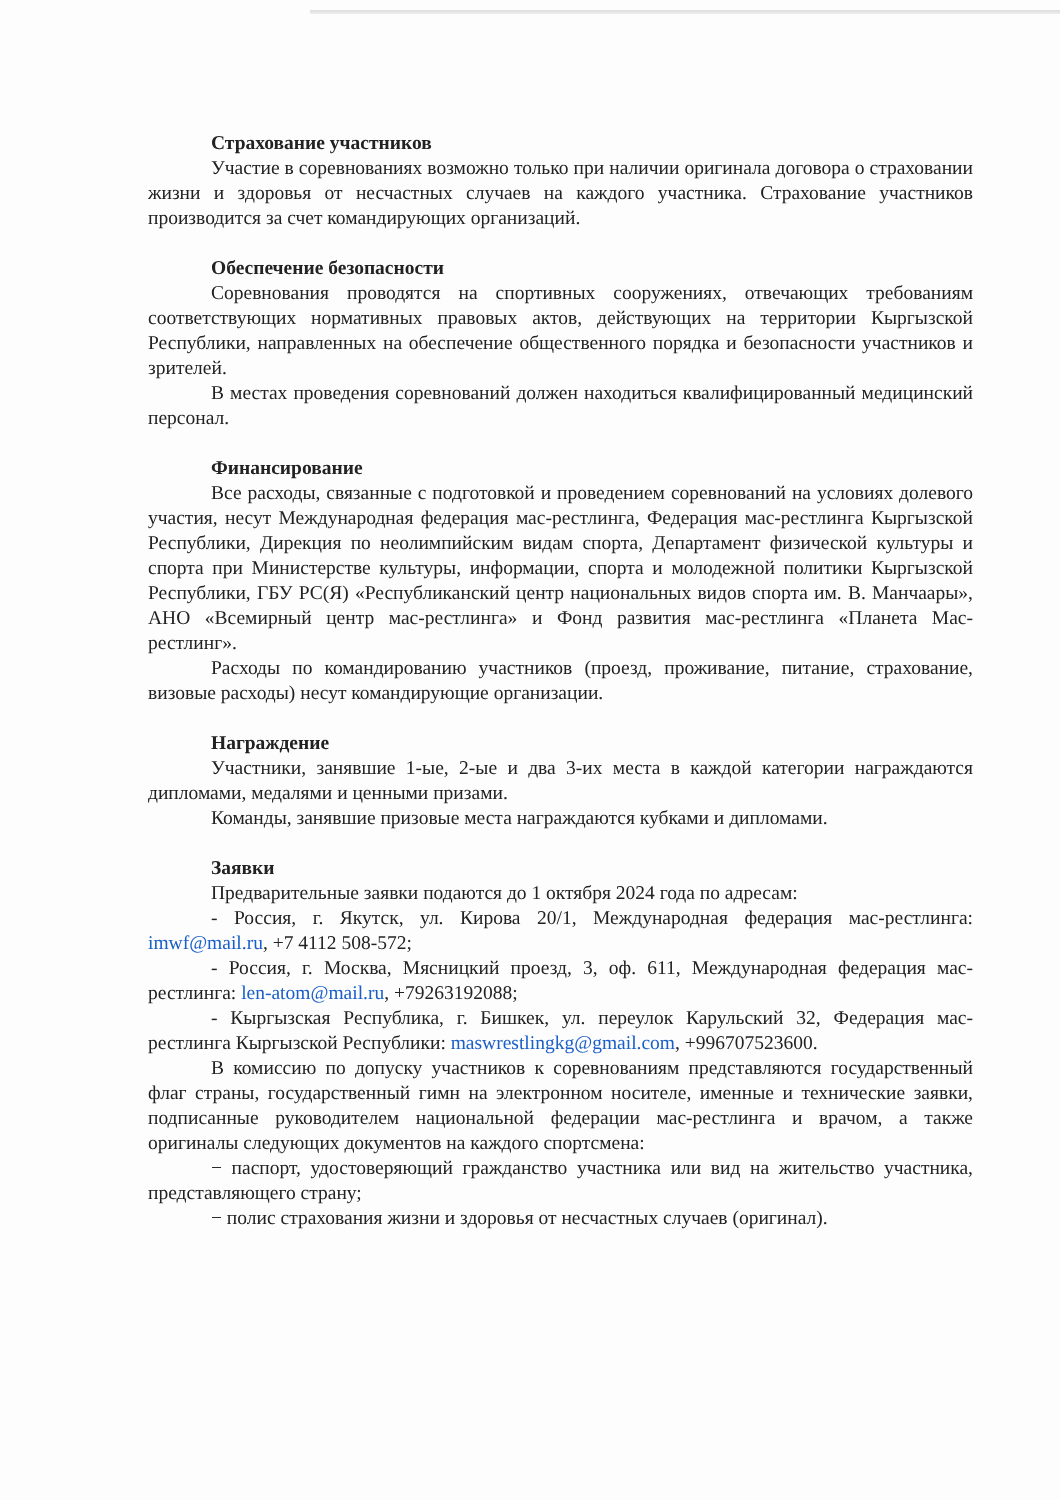Страхование участников
Участие в соревнованиях возможно только при наличии оригинала договора о страховании жизни и здоровья от несчастных случаев на каждого участника. Страхование участников производится за счет командирующих организаций.
Обеспечение безопасности
Соревнования проводятся на спортивных сооружениях, отвечающих требованиям соответствующих нормативных правовых актов, действующих на территории Кыргызской Республики, направленных на обеспечение общественного порядка и безопасности участников и зрителей.
В местах проведения соревнований должен находиться квалифицированный медицинский персонал.
Финансирование
Все расходы, связанные с подготовкой и проведением соревнований на условиях долевого участия, несут Международная федерация мас-рестлинга, Федерация мас-рестлинга Кыргызской Республики, Дирекция по неолимпийским видам спорта, Департамент физической культуры и спорта при Министерстве культуры, информации, спорта и молодежной политики Кыргызской Республики, ГБУ РС(Я) «Республиканский центр национальных видов спорта им. В. Манчаары», АНО «Всемирный центр мас-рестлинга» и Фонд развития мас-рестлинга «Планета Мас-рестлинг».
Расходы по командированию участников (проезд, проживание, питание, страхование, визовые расходы) несут командирующие организации.
Награждение
Участники, занявшие 1-ые, 2-ые и два 3-их места в каждой категории награждаются дипломами, медалями и ценными призами.
Команды, занявшие призовые места награждаются кубками и дипломами.
Заявки
Предварительные заявки подаются до 1 октября 2024 года по адресам:
- Россия, г. Якутск, ул. Кирова 20/1, Международная федерация мас-рестлинга: imwf@mail.ru, +7 4112 508-572;
- Россия, г. Москва, Мясницкий проезд, 3, оф. 611, Международная федерация мас-рестлинга: len-atom@mail.ru, +79263192088;
- Кыргызская Республика, г. Бишкек, ул. переулок Карульский 32, Федерация мас-рестлинга Кыргызской Республики: maswrestlingkg@gmail.com, +996707523600.
В комиссию по допуску участников к соревнованиям представляются государственный флаг страны, государственный гимн на электронном носителе, именные и технические заявки, подписанные руководителем национальной федерации мас-рестлинга и врачом, а также оригиналы следующих документов на каждого спортсмена:
− паспорт, удостоверяющий гражданство участника или вид на жительство участника, представляющего страну;
− полис страхования жизни и здоровья от несчастных случаев (оригинал).